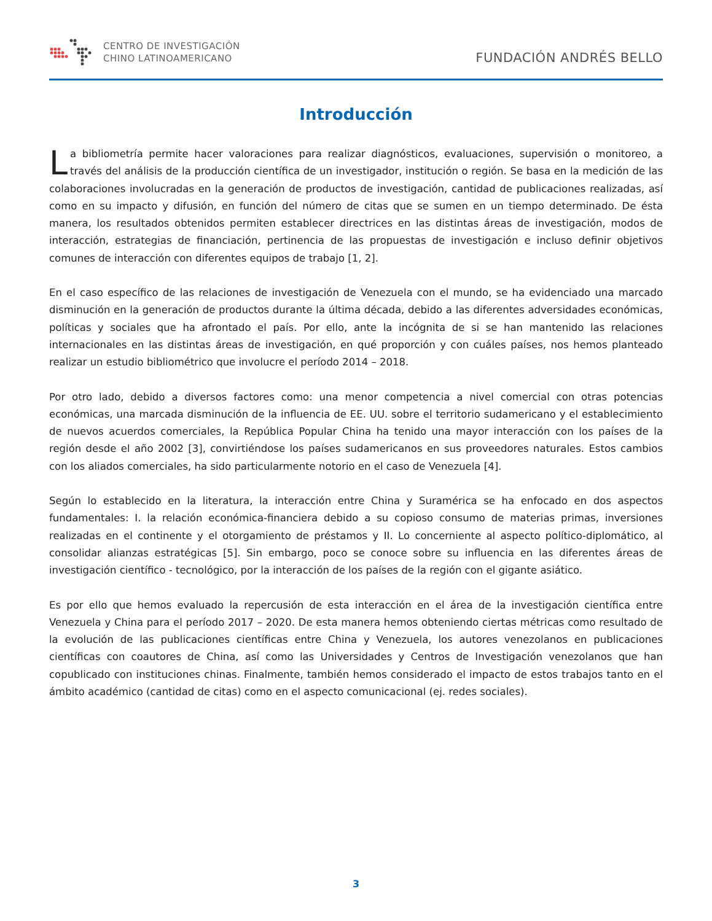CENTRO DE INVESTIGACIÓN
CHINO LATINOAMERICANO
FUNDACIÓN ANDRÉS BELLO
Introducción
La bibliometría permite hacer valoraciones para realizar diagnósticos, evaluaciones, supervisión o monitoreo, a través del análisis de la producción científica de un investigador, institución o región. Se basa en la medición de las colaboraciones involucradas en la generación de productos de investigación, cantidad de publicaciones realizadas, así como en su impacto y difusión, en función del número de citas que se sumen en un tiempo determinado. De ésta manera, los resultados obtenidos permiten establecer directrices en las distintas áreas de investigación, modos de interacción, estrategias de financiación, pertinencia de las propuestas de investigación e incluso definir objetivos comunes de interacción con diferentes equipos de trabajo [1, 2].
En el caso específico de las relaciones de investigación de Venezuela con el mundo, se ha evidenciado una marcado disminución en la generación de productos durante la última década, debido a las diferentes adversidades económicas, políticas y sociales que ha afrontado el país. Por ello, ante la incógnita de si se han mantenido las relaciones internacionales en las distintas áreas de investigación, en qué proporción y con cuáles países, nos hemos planteado realizar un estudio bibliométrico que involucre el período 2014 – 2018.
Por otro lado, debido a diversos factores como: una menor competencia a nivel comercial con otras potencias económicas, una marcada disminución de la influencia de EE. UU. sobre el territorio sudamericano y el establecimiento de nuevos acuerdos comerciales, la República Popular China ha tenido una mayor interacción con los países de la región desde el año 2002 [3], convirtiéndose los países sudamericanos en sus proveedores naturales. Estos cambios con los aliados comerciales, ha sido particularmente notorio en el caso de Venezuela [4].
Según lo establecido en la literatura, la interacción entre China y Suramérica se ha enfocado en dos aspectos fundamentales: I. la relación económica-financiera debido a su copioso consumo de materias primas, inversiones realizadas en el continente y el otorgamiento de préstamos y II. Lo concerniente al aspecto político-diplomático, al consolidar alianzas estratégicas [5]. Sin embargo, poco se conoce sobre su influencia en las diferentes áreas de investigación científico - tecnológico, por la interacción de los países de la región con el gigante asiático.
Es por ello que hemos evaluado la repercusión de esta interacción en el área de la investigación científica entre Venezuela y China para el período 2017 – 2020. De esta manera hemos obteniendo ciertas métricas como resultado de la evolución de las publicaciones científicas entre China y Venezuela, los autores venezolanos en publicaciones científicas con coautores de China, así como las Universidades y Centros de Investigación venezolanos que han copublicado con instituciones chinas. Finalmente, también hemos considerado el impacto de estos trabajos tanto en el ámbito académico (cantidad de citas) como en el aspecto comunicacional (ej. redes sociales).
3